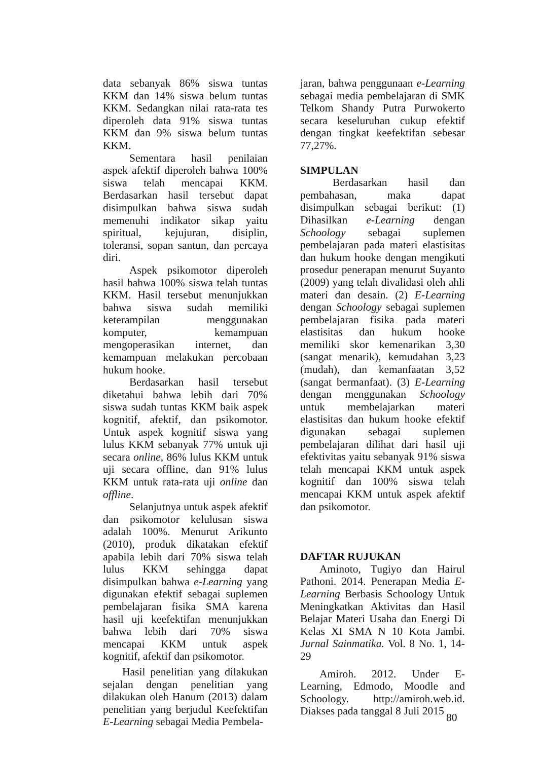data sebanyak 86% siswa tuntas KKM dan 14% siswa belum tuntas KKM. Sedangkan nilai rata-rata tes diperoleh data 91% siswa tuntas KKM dan 9% siswa belum tuntas KKM.
Sementara hasil penilaian aspek afektif diperoleh bahwa 100% siswa telah mencapai KKM. Berdasarkan hasil tersebut dapat disimpulkan bahwa siswa sudah memenuhi indikator sikap yaitu spiritual, kejujuran, disiplin, toleransi, sopan santun, dan percaya diri.
Aspek psikomotor diperoleh hasil bahwa 100% siswa telah tuntas KKM. Hasil tersebut menunjukkan bahwa siswa sudah memiliki keterampilan menggunakan komputer, kemampuan mengoperasikan internet, dan kemampuan melakukan percobaan hukum hooke.
Berdasarkan hasil tersebut diketahui bahwa lebih dari 70% siswa sudah tuntas KKM baik aspek kognitif, afektif, dan psikomotor. Untuk aspek kognitif siswa yang lulus KKM sebanyak 77% untuk uji secara online, 86% lulus KKM untuk uji secara offline, dan 91% lulus KKM untuk rata-rata uji online dan offline.
Selanjutnya untuk aspek afektif dan psikomotor kelulusan siswa adalah 100%. Menurut Arikunto (2010), produk dikatakan efektif apabila lebih dari 70% siswa telah lulus KKM sehingga dapat disimpulkan bahwa e-Learning yang digunakan efektif sebagai suplemen pembelajaran fisika SMA karena hasil uji keefektifan menunjukkan bahwa lebih dari 70% siswa mencapai KKM untuk aspek kognitif, afektif dan psikomotor.
Hasil penelitian yang dilakukan sejalan dengan penelitian yang dilakukan oleh Hanum (2013) dalam penelitian yang berjudul Keefektifan E-Learning sebagai Media Pembela-
jaran, bahwa penggunaan e-Learning sebagai media pembelajaran di SMK Telkom Shandy Putra Purwokerto secara keseluruhan cukup efektif dengan tingkat keefektifan sebesar 77,27%.
SIMPULAN
Berdasarkan hasil dan pembahasan, maka dapat disimpulkan sebagai berikut: (1) Dihasilkan e-Learning dengan Schoology sebagai suplemen pembelajaran pada materi elastisitas dan hukum hooke dengan mengikuti prosedur penerapan menurut Suyanto (2009) yang telah divalidasi oleh ahli materi dan desain. (2) E-Learning dengan Schoology sebagai suplemen pembelajaran fisika pada materi elastisitas dan hukum hooke memiliki skor kemenarikan 3,30 (sangat menarik), kemudahan 3,23 (mudah), dan kemanfaatan 3,52 (sangat bermanfaat). (3) E-Learning dengan menggunakan Schoology untuk membelajarkan materi elastisitas dan hukum hooke efektif digunakan sebagai suplemen pembelajaran dilihat dari hasil uji efektivitas yaitu sebanyak 91% siswa telah mencapai KKM untuk aspek kognitif dan 100% siswa telah mencapai KKM untuk aspek afektif dan psikomotor.
DAFTAR RUJUKAN
Aminoto, Tugiyo dan Hairul Pathoni. 2014. Penerapan Media E-Learning Berbasis Schoology Untuk Meningkatkan Aktivitas dan Hasil Belajar Materi Usaha dan Energi Di Kelas XI SMA N 10 Kota Jambi. Jurnal Sainmatika. Vol. 8 No. 1, 14-29
Amiroh. 2012. Under E-Learning, Edmodo, Moodle and Schoology. http://amiroh.web.id. Diakses pada tanggal 8 Juli 2015
80